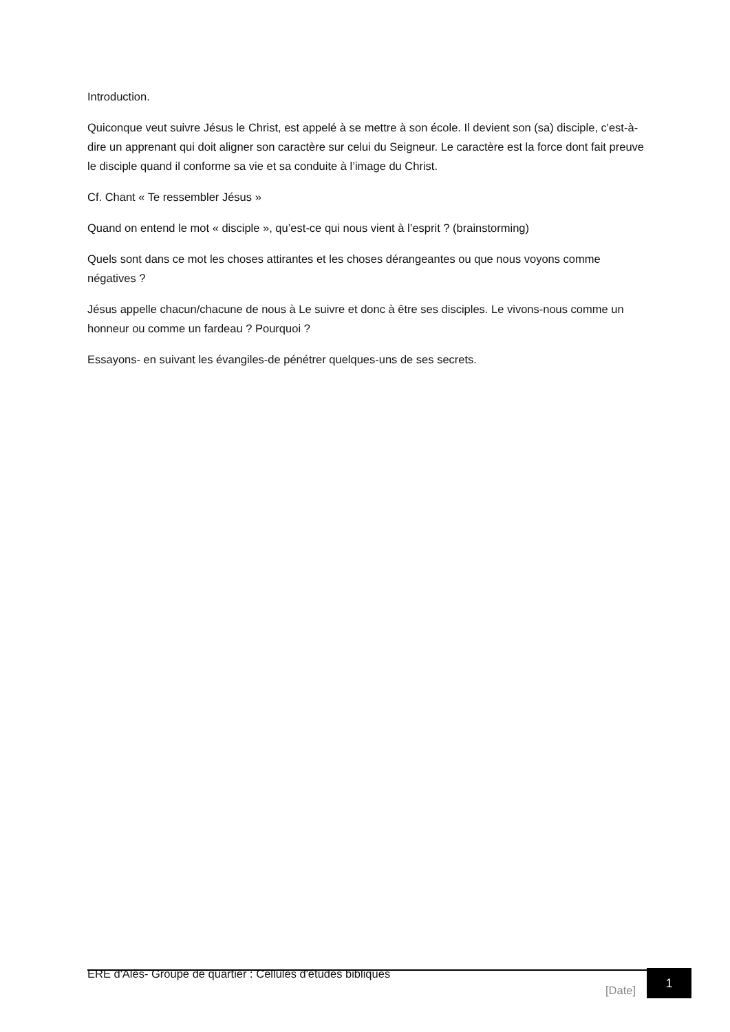Introduction.
Quiconque veut suivre Jésus le Christ, est appelé à se mettre à son école. Il devient son (sa) disciple, c'est-à-dire un apprenant qui doit aligner son caractère sur celui du Seigneur. Le caractère est la force dont fait preuve le disciple quand il conforme sa vie et sa conduite à l’image du Christ.
Cf. Chant « Te ressembler Jésus »
Quand on entend le mot « disciple », qu’est-ce qui nous vient à l’esprit ? (brainstorming)
Quels sont dans ce mot les choses attirantes et les choses dérangeantes ou que nous voyons comme négatives ?
Jésus appelle chacun/chacune de nous à Le suivre et donc à être ses disciples. Le vivons-nous comme un honneur ou comme un fardeau ? Pourquoi ?
Essayons- en suivant les évangiles-de pénétrer quelques-uns de ses secrets.
ERE d'Alès- Groupe de quartier : Cellules d'études bibliques
[Date] 1